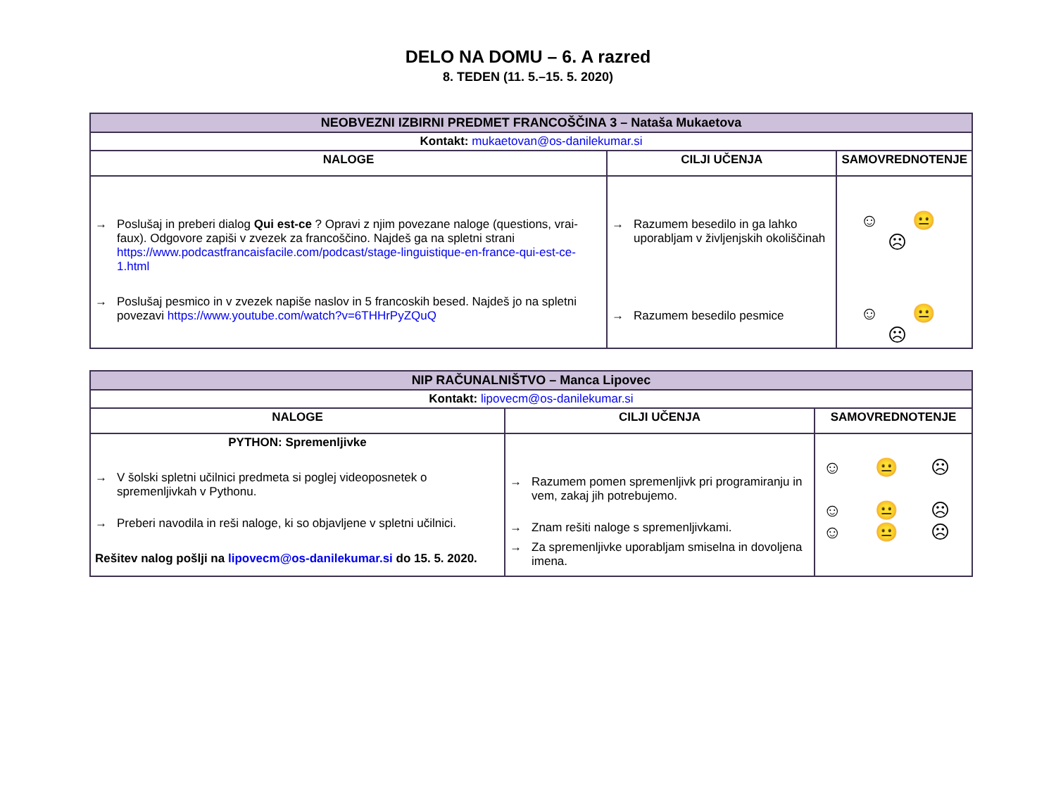DELO NA DOMU – 6. A razred
8. TEDEN (11. 5.–15. 5. 2020)
| NEOBVEZNI IZBIRNI PREDMET FRANCOŠČINA 3 – Nataša Mukaetova | | |
| Kontakt: mukaetovan@os-danilekumar.si | | |
| NALOGE | CILJI UČENJA | SAMOVREDNOTENJE |
| → Poslušaj in preberi dialog Qui est-ce ? Opravi z njim povezane naloge (questions, vrai-faux). Odgovore zapiši v zvezek za francoščino. Najdeš ga na spletni strani https://www.podcastfrancaisfacile.com/podcast/stage-linguistique-en-france-qui-est-ce-1.html → Poslušaj pesmico in v zvezek napiše naslov in 5 francoskih besed. Najdeš jo na spletni povezavi https://www.youtube.com/watch?v=6THHrPyZQuQ | → Razumem besedilo in ga lahko uporabljam v življenjskih okoliščinah → Razumem besedilo pesmice | ☺ 😐 ☹ ☺ 😐 ☹ |
| NIP RAČUNALNIŠTVO – Manca Lipovec | | |
| Kontakt: lipovecm@os-danilekumar.si | | |
| NALOGE | CILJI UČENJA | SAMOVREDNOTENJE |
| PYTHON: Spremenljivke → V šolski spletni učilnici predmeta si poglej videoposnetek o spremenljivkah v Pythonu. → Preberi navodila in reši naloge, ki so objavljene v spletni učilnici. Rešitev nalog pošlji na lipovecm@os-danilekumar.si do 15. 5. 2020. | → Razumem pomen spremenljivk pri programiranju in vem, zakaj jih potrebujemo. → Znam rešiti naloge s spremenljivkami. → Za spremenljivke uporabljam smiselna in dovoljena imena. | ☺ 😐 ☹ ☺ 😐 ☹ ☺ 😐 ☹ |